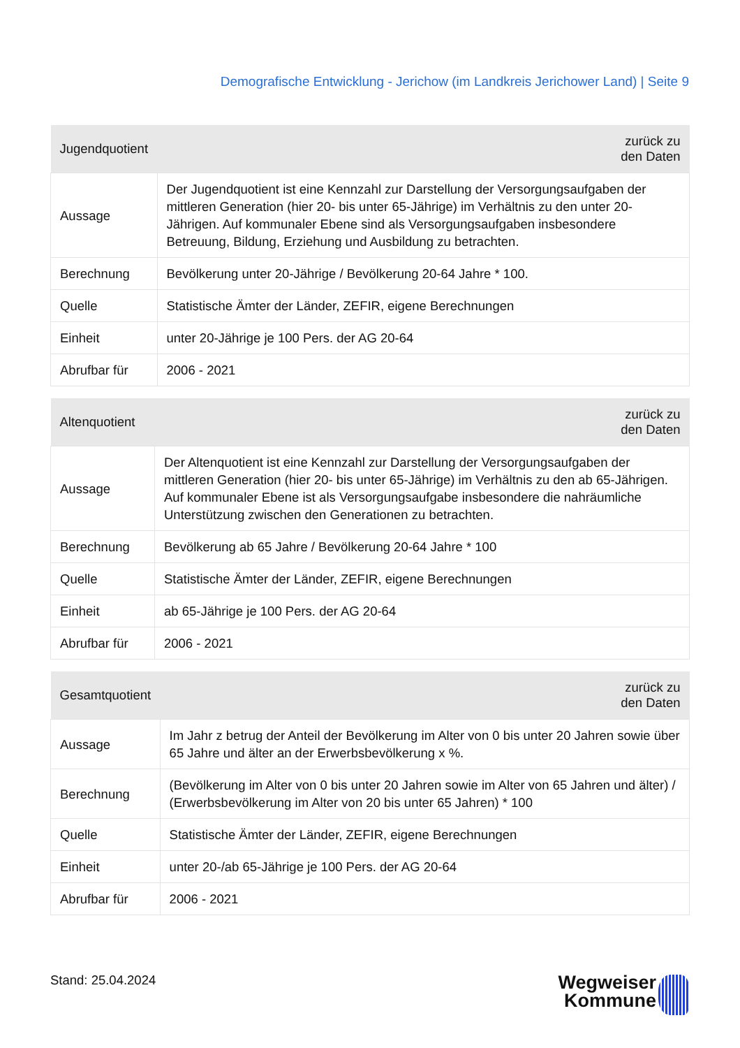Demografische Entwicklung - Jerichow (im Landkreis Jerichower Land) | Seite 9
| Jugendquotient | zurück zu den Daten |
| --- | --- |
| Aussage | Der Jugendquotient ist eine Kennzahl zur Darstellung der Versorgungsaufgaben der mittleren Generation (hier 20- bis unter 65-Jährige) im Verhältnis zu den unter 20-Jährigen. Auf kommunaler Ebene sind als Versorgungsaufgaben insbesondere Betreuung, Bildung, Erziehung und Ausbildung zu betrachten. |
| Berechnung | Bevölkerung unter 20-Jährige / Bevölkerung 20-64 Jahre * 100. |
| Quelle | Statistische Ämter der Länder, ZEFIR, eigene Berechnungen |
| Einheit | unter 20-Jährige je 100 Pers. der AG 20-64 |
| Abrufbar für | 2006 - 2021 |
| Altenquotient | zurück zu den Daten |
| --- | --- |
| Aussage | Der Altenquotient ist eine Kennzahl zur Darstellung der Versorgungsaufgaben der mittleren Generation (hier 20- bis unter 65-Jährige) im Verhältnis zu den ab 65-Jährigen. Auf kommunaler Ebene ist als Versorgungsaufgabe insbesondere die nahräumliche Unterstützung zwischen den Generationen zu betrachten. |
| Berechnung | Bevölkerung ab 65 Jahre / Bevölkerung 20-64 Jahre * 100 |
| Quelle | Statistische Ämter der Länder, ZEFIR, eigene Berechnungen |
| Einheit | ab 65-Jährige je 100 Pers. der AG 20-64 |
| Abrufbar für | 2006 - 2021 |
| Gesamtquotient | zurück zu den Daten |
| --- | --- |
| Aussage | Im Jahr z betrug der Anteil der Bevölkerung im Alter von 0 bis unter 20 Jahren sowie über 65 Jahre und älter an der Erwerbsbevölkerung x %. |
| Berechnung | (Bevölkerung im Alter von 0 bis unter 20 Jahren sowie im Alter von 65 Jahren und älter) / (Erwerbsbevölkerung im Alter von 20 bis unter 65 Jahren) * 100 |
| Quelle | Statistische Ämter der Länder, ZEFIR, eigene Berechnungen |
| Einheit | unter 20-/ab 65-Jährige je 100 Pers. der AG 20-64 |
| Abrufbar für | 2006 - 2021 |
Stand: 25.04.2024
Wegweiser
Kommune